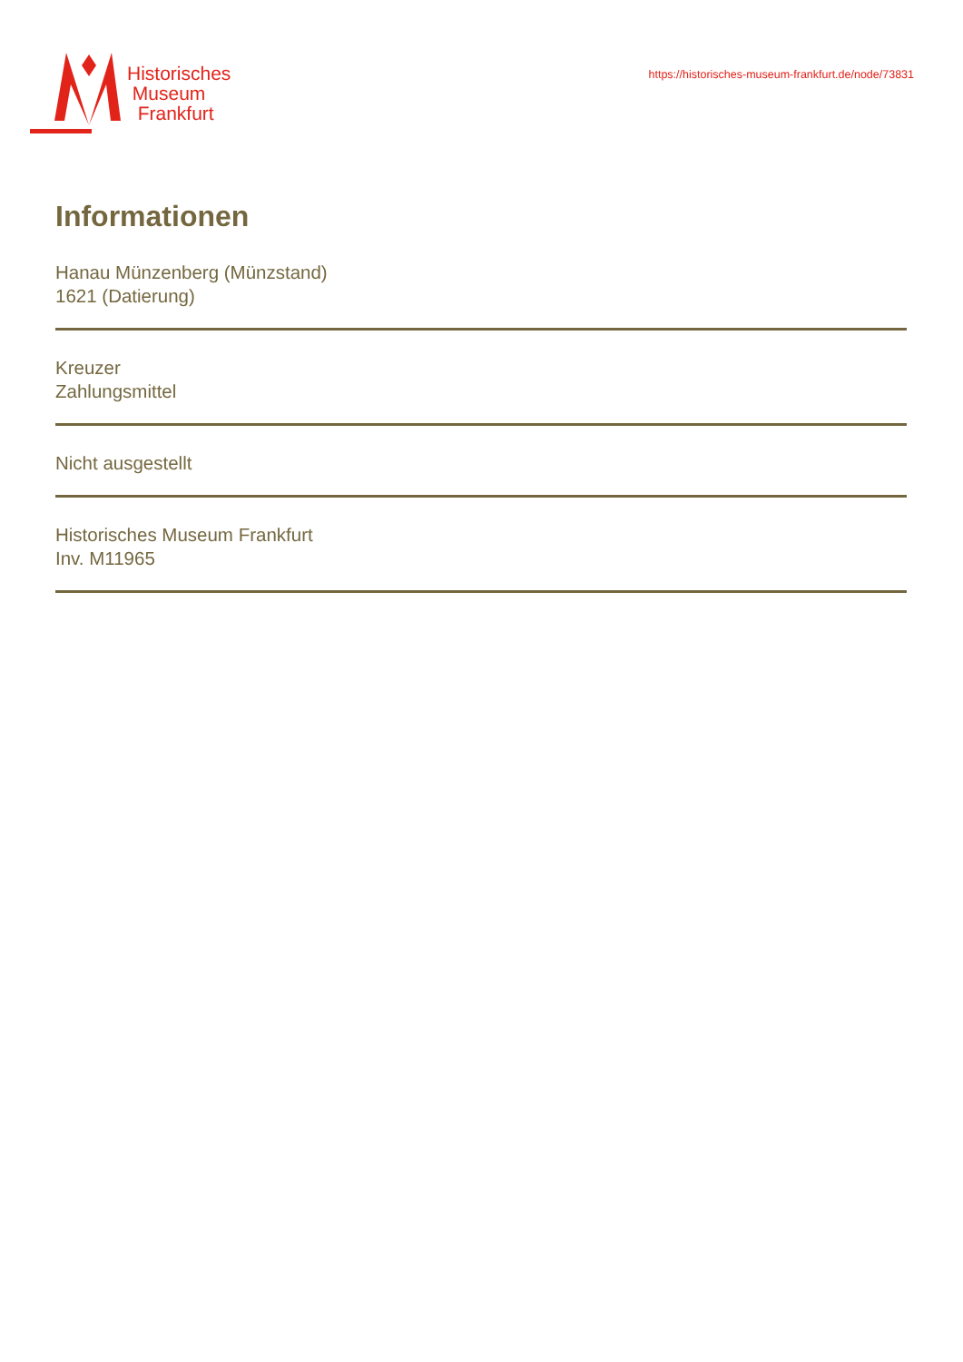Historisches
Museum
Frankfurt
https://historisches-museum-frankfurt.de/node/73831
Informationen
Hanau Münzenberg (Münzstand)
1621 (Datierung)
Kreuzer
Zahlungsmittel
Nicht ausgestellt
Historisches Museum Frankfurt
Inv. M11965